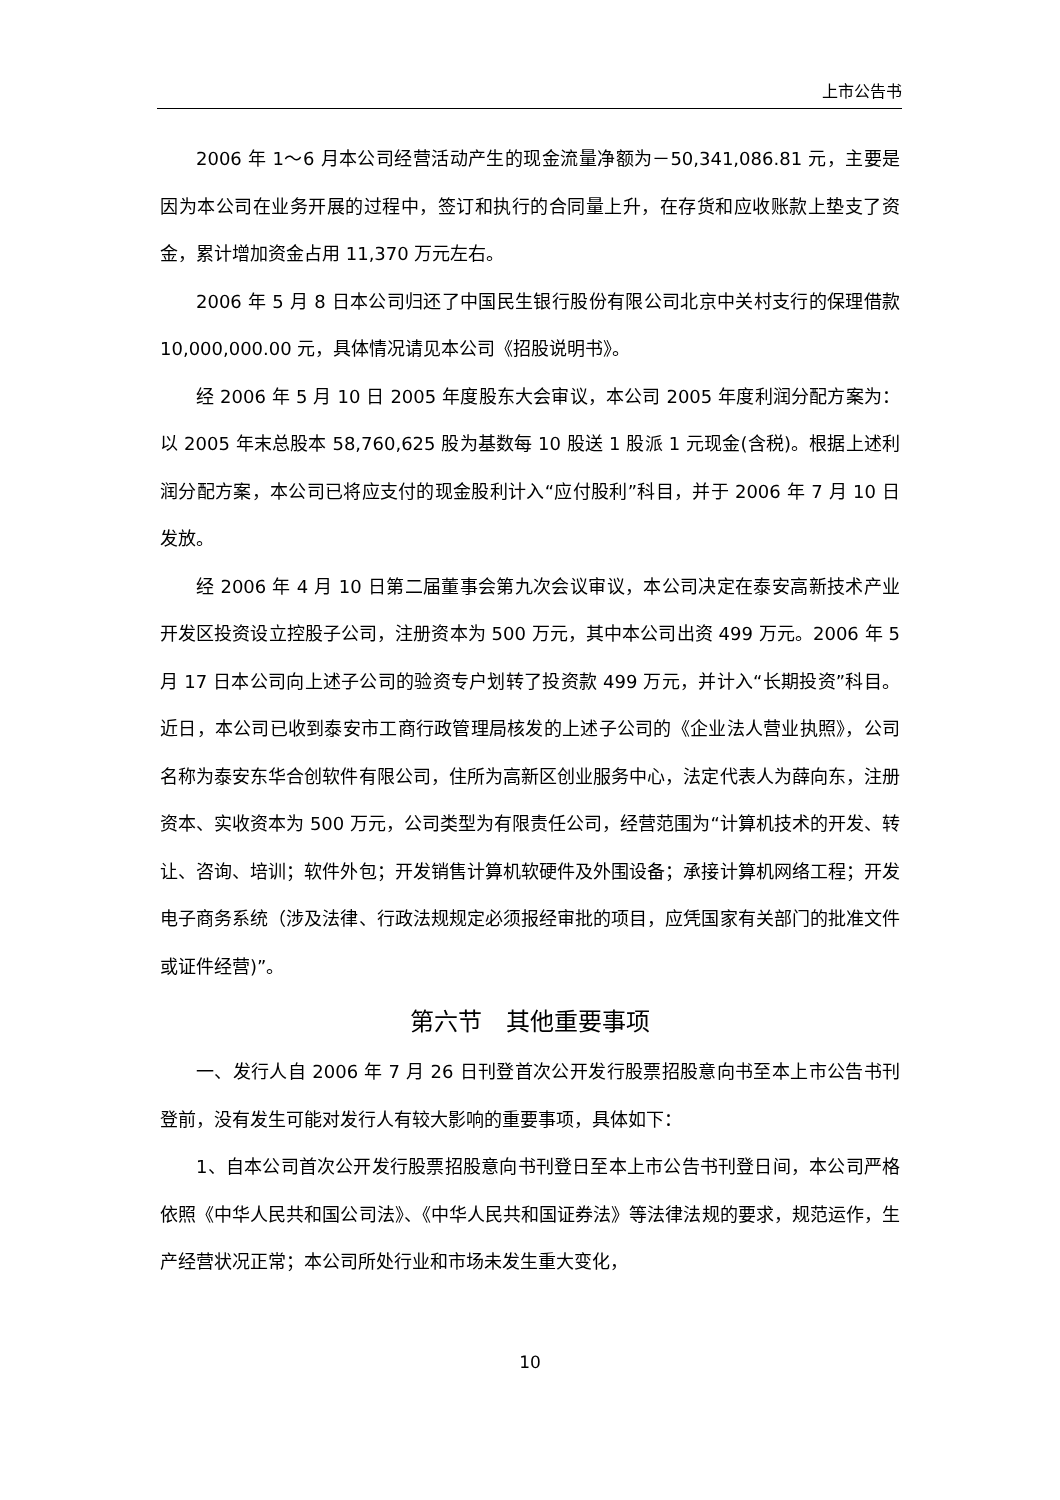上市公告书
2006 年 1～6 月本公司经营活动产生的现金流量净额为－50,341,086.81 元，主要是因为本公司在业务开展的过程中，签订和执行的合同量上升，在存货和应收账款上垫支了资金，累计增加资金占用 11,370 万元左右。
2006 年 5 月 8 日本公司归还了中国民生银行股份有限公司北京中关村支行的保理借款 10,000,000.00 元，具体情况请见本公司《招股说明书》。
经 2006 年 5 月 10 日 2005 年度股东大会审议，本公司 2005 年度利润分配方案为：以 2005 年末总股本 58,760,625 股为基数每 10 股送 1 股派 1 元现金(含税)。根据上述利润分配方案，本公司已将应支付的现金股利计入“应付股利”科目，并于 2006 年 7 月 10 日发放。
经 2006 年 4 月 10 日第二届董事会第九次会议审议，本公司决定在泰安高新技术产业开发区投资设立控股子公司，注册资本为 500 万元，其中本公司出资 499 万元。2006 年 5 月 17 日本公司向上述子公司的验资专户划转了投资款 499 万元，并计入“长期投资”科目。近日，本公司已收到泰安市工商行政管理局核发的上述子公司的《企业法人营业执照》，公司名称为泰安东华合创软件有限公司，住所为高新区创业服务中心，法定代表人为薛向东，注册资本、实收资本为 500 万元，公司类型为有限责任公司，经营范围为“计算机技术的开发、转让、咨询、培训；软件外包；开发销售计算机软硬件及外围设备；承接计算机网络工程；开发电子商务系统（涉及法律、行政法规规定必须报经审批的项目，应凭国家有关部门的批准文件或证件经营)”。
第六节　其他重要事项
一、发行人自 2006 年 7 月 26 日刊登首次公开发行股票招股意向书至本上市公告书刊登前，没有发生可能对发行人有较大影响的重要事项，具体如下：
1、自本公司首次公开发行股票招股意向书刊登日至本上市公告书刊登日间，本公司严格依照《中华人民共和国公司法》、《中华人民共和国证券法》等法律法规的要求，规范运作，生产经营状况正常；本公司所处行业和市场未发生重大变化，
10